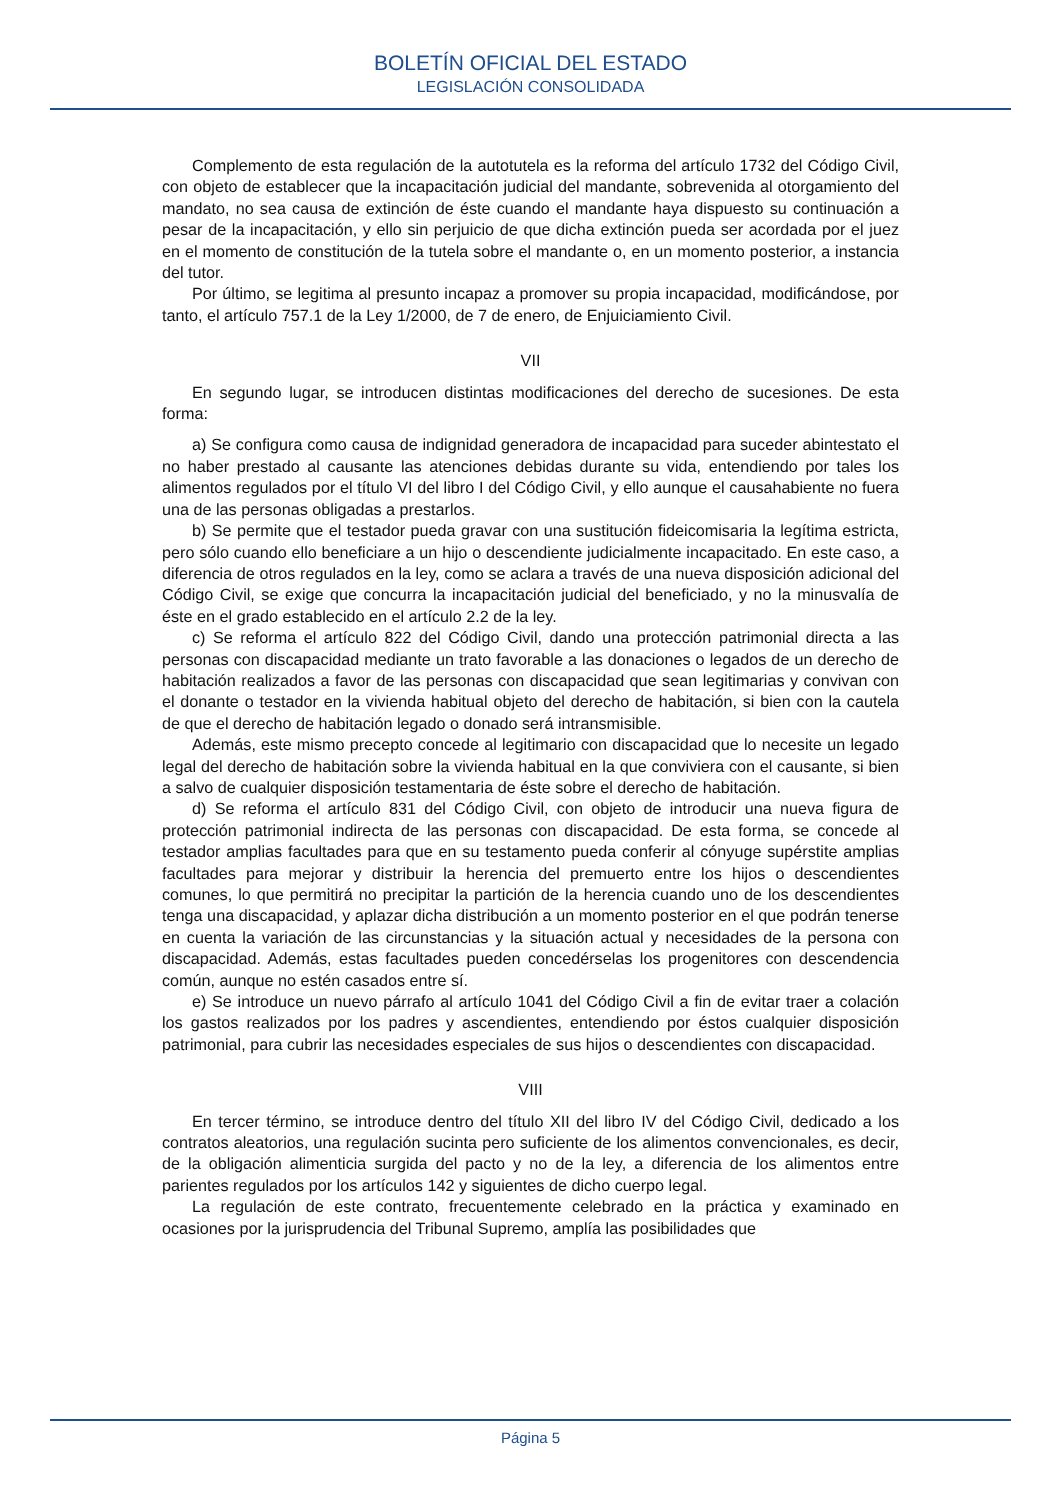BOLETÍN OFICIAL DEL ESTADO
LEGISLACIÓN CONSOLIDADA
Complemento de esta regulación de la autotutela es la reforma del artículo 1732 del Código Civil, con objeto de establecer que la incapacitación judicial del mandante, sobrevenida al otorgamiento del mandato, no sea causa de extinción de éste cuando el mandante haya dispuesto su continuación a pesar de la incapacitación, y ello sin perjuicio de que dicha extinción pueda ser acordada por el juez en el momento de constitución de la tutela sobre el mandante o, en un momento posterior, a instancia del tutor.
Por último, se legitima al presunto incapaz a promover su propia incapacidad, modificándose, por tanto, el artículo 757.1 de la Ley 1/2000, de 7 de enero, de Enjuiciamiento Civil.
VII
En segundo lugar, se introducen distintas modificaciones del derecho de sucesiones. De esta forma:
a) Se configura como causa de indignidad generadora de incapacidad para suceder abintestato el no haber prestado al causante las atenciones debidas durante su vida, entendiendo por tales los alimentos regulados por el título VI del libro I del Código Civil, y ello aunque el causahabiente no fuera una de las personas obligadas a prestarlos.
b) Se permite que el testador pueda gravar con una sustitución fideicomisaria la legítima estricta, pero sólo cuando ello beneficiare a un hijo o descendiente judicialmente incapacitado. En este caso, a diferencia de otros regulados en la ley, como se aclara a través de una nueva disposición adicional del Código Civil, se exige que concurra la incapacitación judicial del beneficiado, y no la minusvalía de éste en el grado establecido en el artículo 2.2 de la ley.
c) Se reforma el artículo 822 del Código Civil, dando una protección patrimonial directa a las personas con discapacidad mediante un trato favorable a las donaciones o legados de un derecho de habitación realizados a favor de las personas con discapacidad que sean legitimarias y convivan con el donante o testador en la vivienda habitual objeto del derecho de habitación, si bien con la cautela de que el derecho de habitación legado o donado será intransmisible.
Además, este mismo precepto concede al legitimario con discapacidad que lo necesite un legado legal del derecho de habitación sobre la vivienda habitual en la que conviviera con el causante, si bien a salvo de cualquier disposición testamentaria de éste sobre el derecho de habitación.
d) Se reforma el artículo 831 del Código Civil, con objeto de introducir una nueva figura de protección patrimonial indirecta de las personas con discapacidad. De esta forma, se concede al testador amplias facultades para que en su testamento pueda conferir al cónyuge supérstite amplias facultades para mejorar y distribuir la herencia del premuerto entre los hijos o descendientes comunes, lo que permitirá no precipitar la partición de la herencia cuando uno de los descendientes tenga una discapacidad, y aplazar dicha distribución a un momento posterior en el que podrán tenerse en cuenta la variación de las circunstancias y la situación actual y necesidades de la persona con discapacidad. Además, estas facultades pueden concedérselas los progenitores con descendencia común, aunque no estén casados entre sí.
e) Se introduce un nuevo párrafo al artículo 1041 del Código Civil a fin de evitar traer a colación los gastos realizados por los padres y ascendientes, entendiendo por éstos cualquier disposición patrimonial, para cubrir las necesidades especiales de sus hijos o descendientes con discapacidad.
VIII
En tercer término, se introduce dentro del título XII del libro IV del Código Civil, dedicado a los contratos aleatorios, una regulación sucinta pero suficiente de los alimentos convencionales, es decir, de la obligación alimenticia surgida del pacto y no de la ley, a diferencia de los alimentos entre parientes regulados por los artículos 142 y siguientes de dicho cuerpo legal.
La regulación de este contrato, frecuentemente celebrado en la práctica y examinado en ocasiones por la jurisprudencia del Tribunal Supremo, amplía las posibilidades que
Página 5